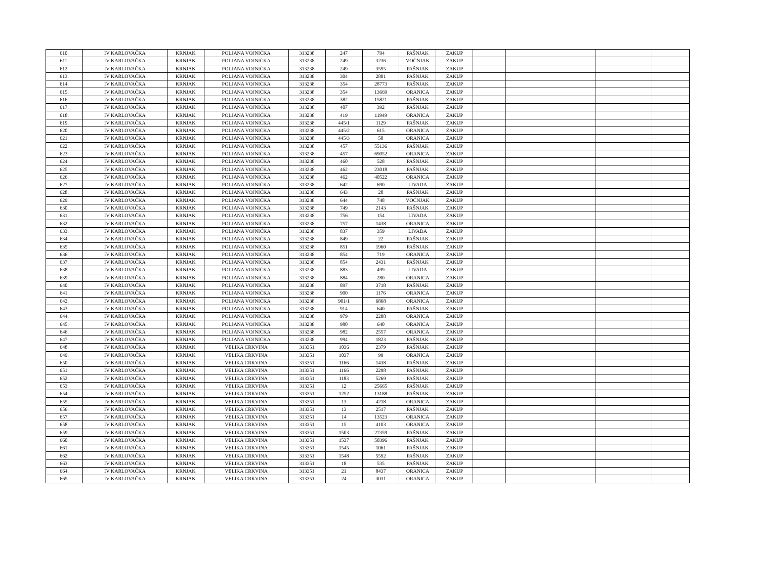| 610. | IV KARLOVAČKA | KRNJAK | POLJANA VOJNIĆKA | 313238 | 247 | 794 | PAŠNJAK | ZAKUP | | | | |
| 611. | IV KARLOVAČKA | KRNJAK | POLJANA VOJNIĆKA | 313238 | 249 | 3236 | VOĆNJAK | ZAKUP | | | | |
| 612. | IV KARLOVAČKA | KRNJAK | POLJANA VOJNIĆKA | 313238 | 249 | 3595 | PAŠNJAK | ZAKUP | | | | |
| 613. | IV KARLOVAČKA | KRNJAK | POLJANA VOJNIĆKA | 313238 | 304 | 2801 | PAŠNJAK | ZAKUP | | | | |
| 614. | IV KARLOVAČKA | KRNJAK | POLJANA VOJNIĆKA | 313238 | 354 | 28773 | PAŠNJAK | ZAKUP | | | | |
| 615. | IV KARLOVAČKA | KRNJAK | POLJANA VOJNIĆKA | 313238 | 354 | 13669 | ORANICA | ZAKUP | | | | |
| 616. | IV KARLOVAČKA | KRNJAK | POLJANA VOJNIĆKA | 313238 | 382 | 15821 | PAŠNJAK | ZAKUP | | | | |
| 617. | IV KARLOVAČKA | KRNJAK | POLJANA VOJNIĆKA | 313238 | 407 | 392 | PAŠNJAK | ZAKUP | | | | |
| 618. | IV KARLOVAČKA | KRNJAK | POLJANA VOJNIĆKA | 313238 | 419 | 11949 | ORANICA | ZAKUP | | | | |
| 619. | IV KARLOVAČKA | KRNJAK | POLJANA VOJNIĆKA | 313238 | 445/1 | 1129 | PAŠNJAK | ZAKUP | | | | |
| 620. | IV KARLOVAČKA | KRNJAK | POLJANA VOJNIĆKA | 313238 | 445/2 | 615 | ORANICA | ZAKUP | | | | |
| 621. | IV KARLOVAČKA | KRNJAK | POLJANA VOJNIĆKA | 313238 | 445/3 | 50 | ORANICA | ZAKUP | | | | |
| 622. | IV KARLOVAČKA | KRNJAK | POLJANA VOJNIĆKA | 313238 | 457 | 55136 | PAŠNJAK | ZAKUP | | | | |
| 623. | IV KARLOVAČKA | KRNJAK | POLJANA VOJNIĆKA | 313238 | 457 | 69052 | ORANICA | ZAKUP | | | | |
| 624. | IV KARLOVAČKA | KRNJAK | POLJANA VOJNIĆKA | 313238 | 460 | 528 | PAŠNJAK | ZAKUP | | | | |
| 625. | IV KARLOVAČKA | KRNJAK | POLJANA VOJNIĆKA | 313238 | 462 | 23018 | PAŠNJAK | ZAKUP | | | | |
| 626. | IV KARLOVAČKA | KRNJAK | POLJANA VOJNIĆKA | 313238 | 462 | 40522 | ORANICA | ZAKUP | | | | |
| 627. | IV KARLOVAČKA | KRNJAK | POLJANA VOJNIĆKA | 313238 | 642 | 690 | LIVADA | ZAKUP | | | | |
| 628. | IV KARLOVAČKA | KRNJAK | POLJANA VOJNIĆKA | 313238 | 643 | 28 | PAŠNJAK | ZAKUP | | | | |
| 629. | IV KARLOVAČKA | KRNJAK | POLJANA VOJNIĆKA | 313238 | 644 | 748 | VOĆNJAK | ZAKUP | | | | |
| 630. | IV KARLOVAČKA | KRNJAK | POLJANA VOJNIĆKA | 313238 | 749 | 2143 | PAŠNJAK | ZAKUP | | | | |
| 631. | IV KARLOVAČKA | KRNJAK | POLJANA VOJNIĆKA | 313238 | 756 | 154 | LIVADA | ZAKUP | | | | |
| 632. | IV KARLOVAČKA | KRNJAK | POLJANA VOJNIĆKA | 313238 | 757 | 1438 | ORANICA | ZAKUP | | | | |
| 633. | IV KARLOVAČKA | KRNJAK | POLJANA VOJNIĆKA | 313238 | 837 | 359 | LIVADA | ZAKUP | | | | |
| 634. | IV KARLOVAČKA | KRNJAK | POLJANA VOJNIĆKA | 313238 | 849 | 22 | PAŠNJAK | ZAKUP | | | | |
| 635. | IV KARLOVAČKA | KRNJAK | POLJANA VOJNIĆKA | 313238 | 851 | 1960 | PAŠNJAK | ZAKUP | | | | |
| 636. | IV KARLOVAČKA | KRNJAK | POLJANA VOJNIĆKA | 313238 | 854 | 719 | ORANICA | ZAKUP | | | | |
| 637. | IV KARLOVAČKA | KRNJAK | POLJANA VOJNIĆKA | 313238 | 854 | 2431 | PAŠNJAK | ZAKUP | | | | |
| 638. | IV KARLOVAČKA | KRNJAK | POLJANA VOJNIĆKA | 313238 | 883 | 499 | LIVADA | ZAKUP | | | | |
| 639. | IV KARLOVAČKA | KRNJAK | POLJANA VOJNIĆKA | 313238 | 884 | 280 | ORANICA | ZAKUP | | | | |
| 640. | IV KARLOVAČKA | KRNJAK | POLJANA VOJNIĆKA | 313238 | 897 | 3718 | PAŠNJAK | ZAKUP | | | | |
| 641. | IV KARLOVAČKA | KRNJAK | POLJANA VOJNIĆKA | 313238 | 900 | 1176 | ORANICA | ZAKUP | | | | |
| 642. | IV KARLOVAČKA | KRNJAK | POLJANA VOJNIĆKA | 313238 | 901/1 | 6868 | ORANICA | ZAKUP | | | | |
| 643. | IV KARLOVAČKA | KRNJAK | POLJANA VOJNIĆKA | 313238 | 914 | 640 | PAŠNJAK | ZAKUP | | | | |
| 644. | IV KARLOVAČKA | KRNJAK | POLJANA VOJNIĆKA | 313238 | 979 | 2208 | ORANICA | ZAKUP | | | | |
| 645. | IV KARLOVAČKA | KRNJAK | POLJANA VOJNIĆKA | 313238 | 980 | 640 | ORANICA | ZAKUP | | | | |
| 646. | IV KARLOVAČKA | KRNJAK | POLJANA VOJNIĆKA | 313238 | 982 | 2557 | ORANICA | ZAKUP | | | | |
| 647. | IV KARLOVAČKA | KRNJAK | POLJANA VOJNIĆKA | 313238 | 994 | 1823 | PAŠNJAK | ZAKUP | | | | |
| 648. | IV KARLOVAČKA | KRNJAK | VELIKA CRKVINA | 313351 | 1036 | 2379 | PAŠNJAK | ZAKUP | | | | |
| 649. | IV KARLOVAČKA | KRNJAK | VELIKA CRKVINA | 313351 | 1037 | 99 | ORANICA | ZAKUP | | | | |
| 650. | IV KARLOVAČKA | KRNJAK | VELIKA CRKVINA | 313351 | 1166 | 1438 | PAŠNJAK | ZAKUP | | | | |
| 651. | IV KARLOVAČKA | KRNJAK | VELIKA CRKVINA | 313351 | 1166 | 2298 | PAŠNJAK | ZAKUP | | | | |
| 652. | IV KARLOVAČKA | KRNJAK | VELIKA CRKVINA | 313351 | 1183 | 5269 | PAŠNJAK | ZAKUP | | | | |
| 653. | IV KARLOVAČKA | KRNJAK | VELIKA CRKVINA | 313351 | 12 | 25665 | PAŠNJAK | ZAKUP | | | | |
| 654. | IV KARLOVAČKA | KRNJAK | VELIKA CRKVINA | 313351 | 1252 | 13188 | PAŠNJAK | ZAKUP | | | | |
| 655. | IV KARLOVAČKA | KRNJAK | VELIKA CRKVINA | 313351 | 13 | 4218 | ORANICA | ZAKUP | | | | |
| 656. | IV KARLOVAČKA | KRNJAK | VELIKA CRKVINA | 313351 | 13 | 2517 | PAŠNJAK | ZAKUP | | | | |
| 657. | IV KARLOVAČKA | KRNJAK | VELIKA CRKVINA | 313351 | 14 | 13523 | ORANICA | ZAKUP | | | | |
| 658. | IV KARLOVAČKA | KRNJAK | VELIKA CRKVINA | 313351 | 15 | 4103 | ORANICA | ZAKUP | | | | |
| 659. | IV KARLOVAČKA | KRNJAK | VELIKA CRKVINA | 313351 | 1503 | 27359 | PAŠNJAK | ZAKUP | | | | |
| 660. | IV KARLOVAČKA | KRNJAK | VELIKA CRKVINA | 313351 | 1537 | 50396 | PAŠNJAK | ZAKUP | | | | |
| 661. | IV KARLOVAČKA | KRNJAK | VELIKA CRKVINA | 313351 | 1545 | 1061 | PAŠNJAK | ZAKUP | | | | |
| 662. | IV KARLOVAČKA | KRNJAK | VELIKA CRKVINA | 313351 | 1548 | 5592 | PAŠNJAK | ZAKUP | | | | |
| 663. | IV KARLOVAČKA | KRNJAK | VELIKA CRKVINA | 313351 | 18 | 535 | PAŠNJAK | ZAKUP | | | | |
| 664. | IV KARLOVAČKA | KRNJAK | VELIKA CRKVINA | 313351 | 21 | 8437 | ORANICA | ZAKUP | | | | |
| 665. | IV KARLOVAČKA | KRNJAK | VELIKA CRKVINA | 313351 | 24 | 3031 | ORANICA | ZAKUP | | | | |